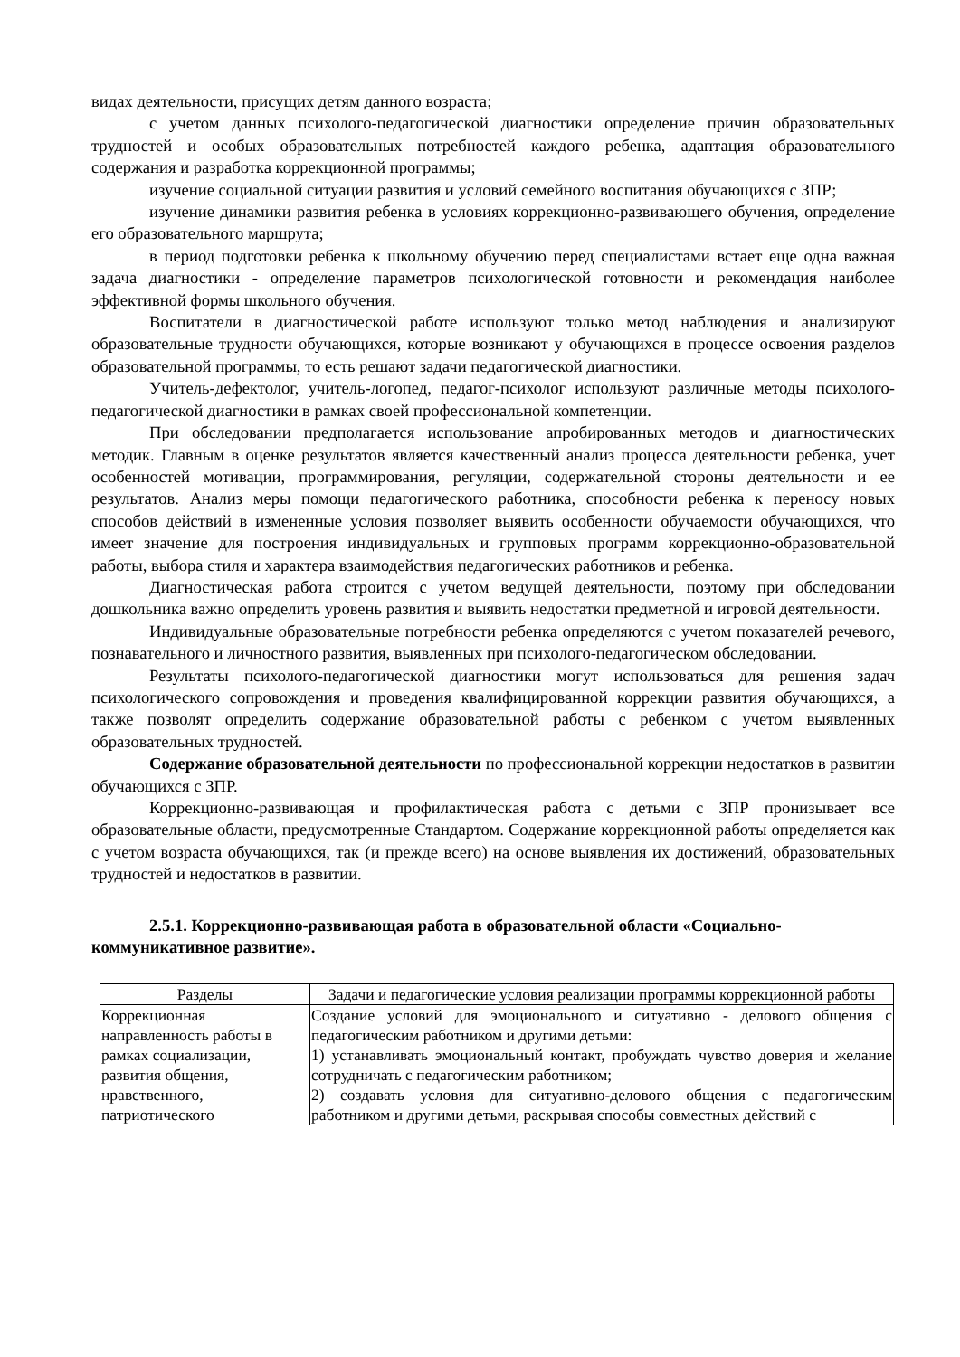видах деятельности, присущих детям данного возраста;
с учетом данных психолого-педагогической диагностики определение причин образовательных трудностей и особых образовательных потребностей каждого ребенка, адаптация образовательного содержания и разработка коррекционной программы;
изучение социальной ситуации развития и условий семейного воспитания обучающихся с ЗПР;
изучение динамики развития ребенка в условиях коррекционно-развивающего обучения, определение его образовательного маршрута;
в период подготовки ребенка к школьному обучению перед специалистами встает еще одна важная задача диагностики - определение параметров психологической готовности и рекомендация наиболее эффективной формы школьного обучения.
Воспитатели в диагностической работе используют только метод наблюдения и анализируют образовательные трудности обучающихся, которые возникают у обучающихся в процессе освоения разделов образовательной программы, то есть решают задачи педагогической диагностики.
Учитель-дефектолог, учитель-логопед, педагог-психолог используют различные методы психолого-педагогической диагностики в рамках своей профессиональной компетенции.
При обследовании предполагается использование апробированных методов и диагностических методик. Главным в оценке результатов является качественный анализ процесса деятельности ребенка, учет особенностей мотивации, программирования, регуляции, содержательной стороны деятельности и ее результатов. Анализ меры помощи педагогического работника, способности ребенка к переносу новых способов действий в измененные условия позволяет выявить особенности обучаемости обучающихся, что имеет значение для построения индивидуальных и групповых программ коррекционно-образовательной работы, выбора стиля и характера взаимодействия педагогических работников и ребенка.
Диагностическая работа строится с учетом ведущей деятельности, поэтому при обследовании дошкольника важно определить уровень развития и выявить недостатки предметной и игровой деятельности.
Индивидуальные образовательные потребности ребенка определяются с учетом показателей речевого, познавательного и личностного развития, выявленных при психолого-педагогическом обследовании.
Результаты психолого-педагогической диагностики могут использоваться для решения задач психологического сопровождения и проведения квалифицированной коррекции развития обучающихся, а также позволят определить содержание образовательной работы с ребенком с учетом выявленных образовательных трудностей.
Содержание образовательной деятельности по профессиональной коррекции недостатков в развитии обучающихся с ЗПР.
Коррекционно-развивающая и профилактическая работа с детьми с ЗПР пронизывает все образовательные области, предусмотренные Стандартом. Содержание коррекционной работы определяется как с учетом возраста обучающихся, так (и прежде всего) на основе выявления их достижений, образовательных трудностей и недостатков в развитии.
2.5.1. Коррекционно-развивающая работа в образовательной области «Социально-коммуникативное развитие».
| Разделы | Задачи и педагогические условия реализации программы коррекционной работы |
| --- | --- |
| Коррекционная направленность работы в рамках социализации, развития общения, нравственного, патриотического | Создание условий для эмоционального и ситуативно - делового общения с педагогическим работником и другими детьми: 1) устанавливать эмоциональный контакт, пробуждать чувство доверия и желание сотрудничать с педагогическим работником; 2) создавать условия для ситуативно-делового общения с педагогическим работником и другими детьми, раскрывая способы совместных действий с |